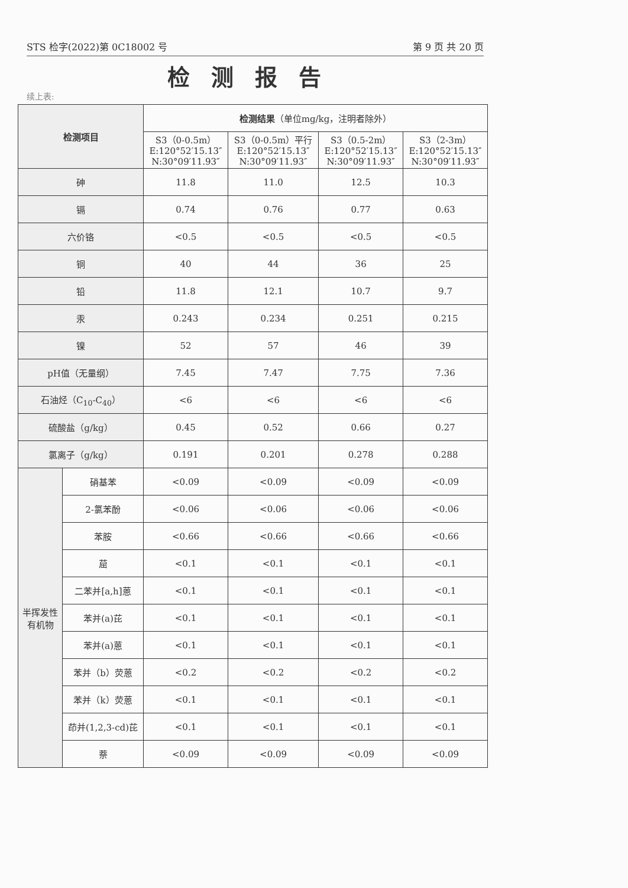STS 检字(2022)第 0C18002 号 第 9 页 共 20 页
检测报告
续上表:
| 检测项目 | | 检测结果 （单位mg/kg，注明者除外） | | | |
| --- | --- | --- | --- | --- | --- |
| | | S3（0-0.5m） E:120°52′15.13″ N:30°09′11.93″ | S3（0-0.5m）平行 E:120°52′15.13″ N:30°09′11.93″ | S3（0.5-2m） E:120°52′15.13″ N:30°09′11.93″ | S3（2-3m） E:120°52′15.13″ N:30°09′11.93″ |
| 砷 | | 11.8 | 11.0 | 12.5 | 10.3 |
| 镉 | | 0.74 | 0.76 | 0.77 | 0.63 |
| 六价铬 | | <0.5 | <0.5 | <0.5 | <0.5 |
| 铜 | | 40 | 44 | 36 | 25 |
| 铅 | | 11.8 | 12.1 | 10.7 | 9.7 |
| 汞 | | 0.243 | 0.234 | 0.251 | 0.215 |
| 镍 | | 52 | 57 | 46 | 39 |
| pH值（无量纲） | | 7.45 | 7.47 | 7.75 | 7.36 |
| 石油烃（C<sub>10</sub>-C<sub>40</sub>） | | <6 | <6 | <6 | <6 |
| 硫酸盐（g/kg） | | 0.45 | 0.52 | 0.66 | 0.27 |
| 氯离子（g/kg） | | 0.191 | 0.201 | 0.278 | 0.288 |
| 半挥发性有机物 | 硝基苯 | <0.09 | <0.09 | <0.09 | <0.09 |
| | 2-氯苯酚 | <0.06 | <0.06 | <0.06 | <0.06 |
| | 苯胺 | <0.66 | <0.66 | <0.66 | <0.66 |
| | 䓛 | <0.1 | <0.1 | <0.1 | <0.1 |
| | 二苯并[a,h]蒽 | <0.1 | <0.1 | <0.1 | <0.1 |
| | 苯并(a)芘 | <0.1 | <0.1 | <0.1 | <0.1 |
| | 苯并(a)蒽 | <0.1 | <0.1 | <0.1 | <0.1 |
| | 苯并（b）荧蒽 | <0.2 | <0.2 | <0.2 | <0.2 |
| | 苯并（k）荧蒽 | <0.1 | <0.1 | <0.1 | <0.1 |
| | 茚并(1,2,3-cd)芘 | <0.1 | <0.1 | <0.1 | <0.1 |
| | 萘 | <0.09 | <0.09 | <0.09 | <0.09 |